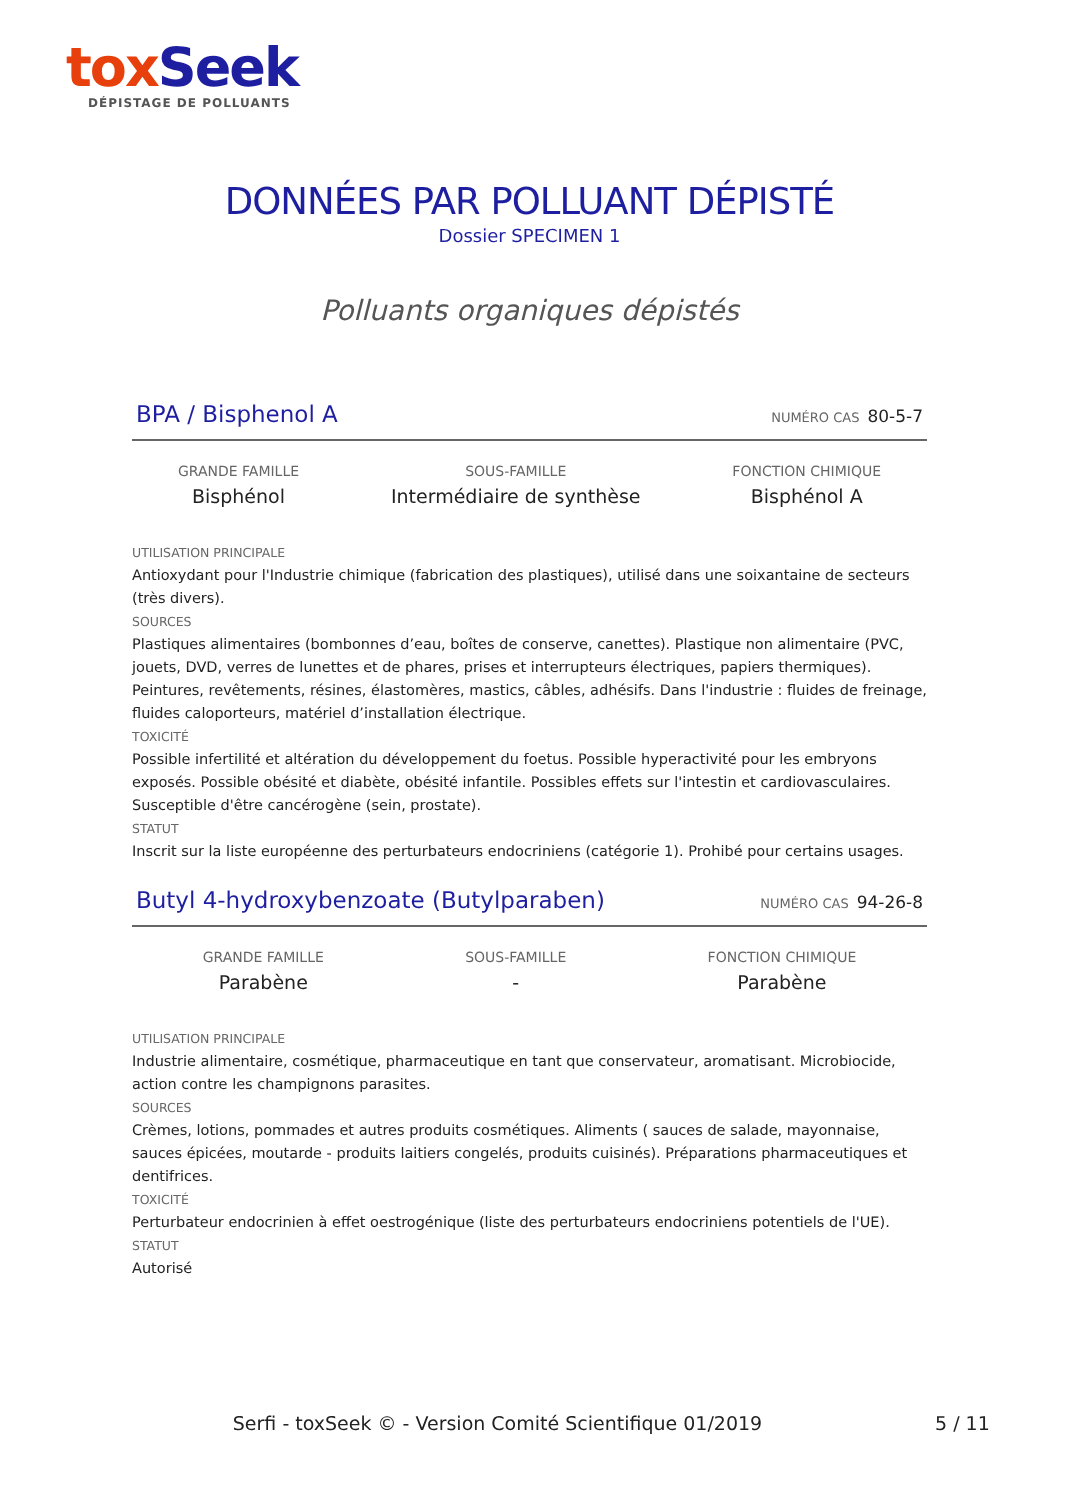tox Seek
DÉPISTAGE DE POLLUANTS
DONNÉES PAR POLLUANT DÉPISTÉ
Dossier SPECIMEN 1
Polluants organiques dépistés
BPA / Bisphenol A NUMÉRO CAS 80-5-7
GRANDE FAMILLE
Bisphénol
SOUS-FAMILLE
Intermédiaire de synthèse
FONCTION CHIMIQUE
Bisphénol A
UTILISATION PRINCIPALE
Antioxydant pour l'Industrie chimique (fabrication des plastiques), utilisé dans une soixantaine de secteurs (très divers).
SOURCES
Plastiques alimentaires (bombonnes d’eau, boîtes de conserve, canettes). Plastique non alimentaire (PVC, jouets, DVD, verres de lunettes et de phares, prises et interrupteurs électriques, papiers thermiques). Peintures, revêtements, résines, élastomères, mastics, câbles, adhésifs. Dans l'industrie : fluides de freinage, fluides caloporteurs, matériel d’installation électrique.
TOXICITÉ
Possible infertilité et altération du développement du foetus. Possible hyperactivité pour les embryons exposés. Possible obésité et diabète, obésité infantile. Possibles effets sur l'intestin et cardiovasculaires. Susceptible d'être cancérogène (sein, prostate).
STATUT
Inscrit sur la liste européenne des perturbateurs endocriniens (catégorie 1). Prohibé pour certains usages.
Butyl 4-hydroxybenzoate (Butylparaben) NUMÉRO CAS 94-26-8
GRANDE FAMILLE
Parabène
SOUS-FAMILLE
-
FONCTION CHIMIQUE
Parabène
UTILISATION PRINCIPALE
Industrie alimentaire, cosmétique, pharmaceutique en tant que conservateur, aromatisant. Microbiocide, action contre les champignons parasites.
SOURCES
Crèmes, lotions, pommades et autres produits cosmétiques. Aliments ( sauces de salade, mayonnaise, sauces épicées, moutarde - produits laitiers congelés, produits cuisinés). Préparations pharmaceutiques et dentifrices.
TOXICITÉ
Perturbateur endocrinien à effet oestrogénique (liste des perturbateurs endocriniens potentiels de l'UE).
STATUT
Autorisé
Serfi - toxSeek © - Version Comité Scientifique 01/2019
5 / 11